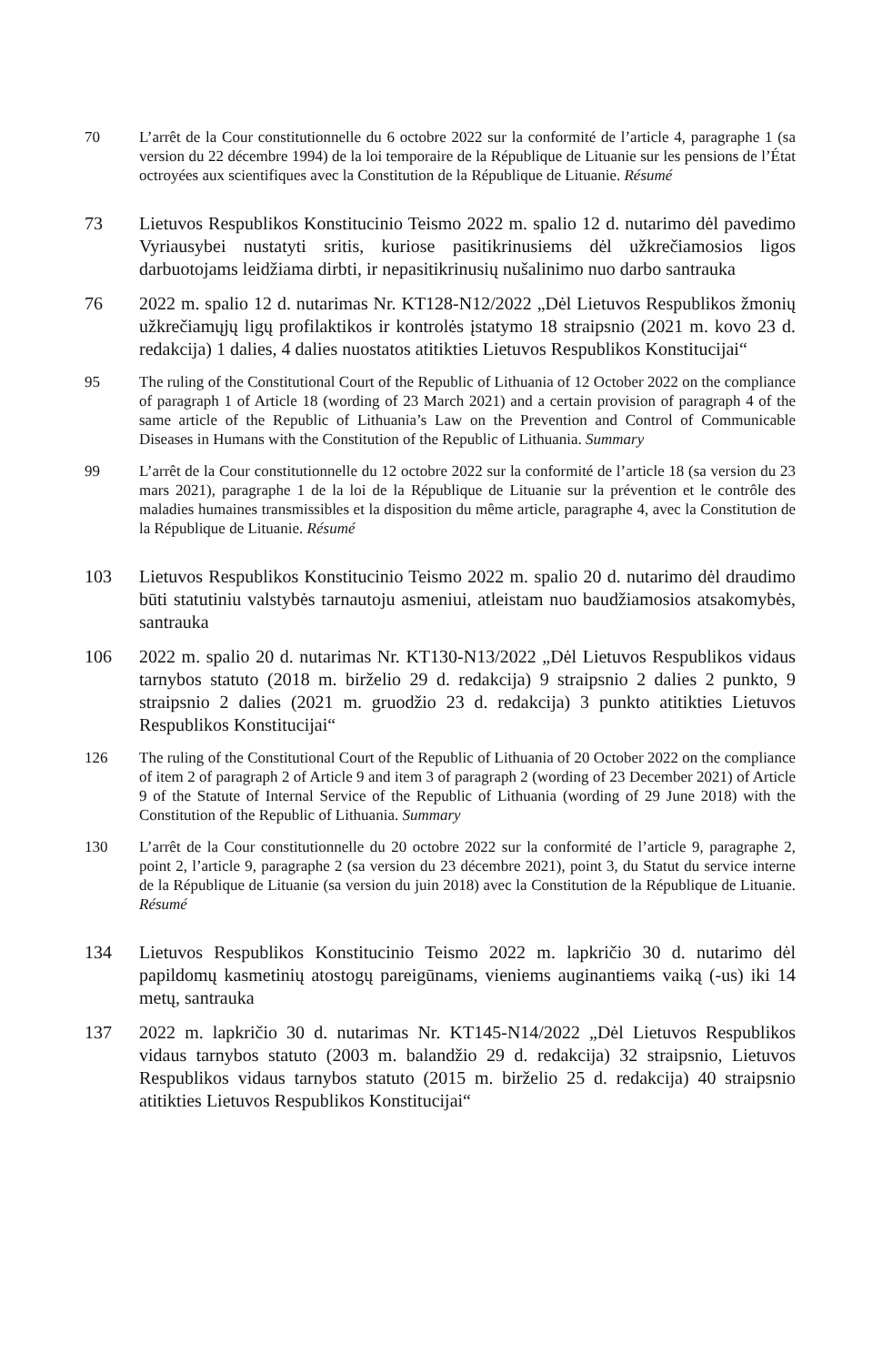70 L’arrêt de la Cour constitutionnelle du 6 octobre 2022 sur la conformité de l’article 4, paragraphe 1 (sa version du 22 décembre 1994) de la loi temporaire de la République de Lituanie sur les pensions de l’État octroyées aux scientifiques avec la Constitution de la République de Lituanie. Résumé
73 Lietuvos Respublikos Konstitucinio Teismo 2022 m. spalio 12 d. nutarimo dėl pavedimo Vyriausybei nustatyti sritis, kuriose pasitikrinusiems dėl užkrečiamosios ligos darbuotojams leidžiama dirbti, ir nepasitikrinusių nušalinimo nuo darbo santrauka
76 2022 m. spalio 12 d. nutarimas Nr. KT128-N12/2022 „Dėl Lietuvos Respublikos žmonių užkrečiamųjų ligų profilaktikos ir kontrolės įstatymo 18 straipsnio (2021 m. kovo 23 d. redakcija) 1 dalies, 4 dalies nuostatos atitikties Lietuvos Respublikos Konstitucijai“
95 The ruling of the Constitutional Court of the Republic of Lithuania of 12 October 2022 on the compliance of paragraph 1 of Article 18 (wording of 23 March 2021) and a certain provision of paragraph 4 of the same article of the Republic of Lithuania’s Law on the Prevention and Control of Communicable Diseases in Humans with the Constitution of the Republic of Lithuania. Summary
99 L’arrêt de la Cour constitutionnelle du 12 octobre 2022 sur la conformité de l’article 18 (sa version du 23 mars 2021), paragraphe 1 de la loi de la République de Lituanie sur la prévention et le contrôle des maladies humaines transmissibles et la disposition du même article, paragraphe 4, avec la Constitution de la République de Lituanie. Résumé
103 Lietuvos Respublikos Konstitucinio Teismo 2022 m. spalio 20 d. nutarimo dėl draudimo būti statutiniu valstybės tarnautoju asmeniui, atleistam nuo baudžiamosios atsakomybės, santrauka
106 2022 m. spalio 20 d. nutarimas Nr. KT130-N13/2022 „Dėl Lietuvos Respublikos vidaus tarnybos statuto (2018 m. birželio 29 d. redakcija) 9 straipsnio 2 dalies 2 punkto, 9 straipsnio 2 dalies (2021 m. gruodžio 23 d. redakcija) 3 punkto atitikties Lietuvos Respublikos Konstitucijai“
126 The ruling of the Constitutional Court of the Republic of Lithuania of 20 October 2022 on the compliance of item 2 of paragraph 2 of Article 9 and item 3 of paragraph 2 (wording of 23 December 2021) of Article 9 of the Statute of Internal Service of the Republic of Lithuania (wording of 29 June 2018) with the Constitution of the Republic of Lithuania. Summary
130 L’arrêt de la Cour constitutionnelle du 20 octobre 2022 sur la conformité de l’article 9, paragraphe 2, point 2, l’article 9, paragraphe 2 (sa version du 23 décembre 2021), point 3, du Statut du service interne de la République de Lituanie (sa version du juin 2018) avec la Constitution de la République de Lituanie. Résumé
134 Lietuvos Respublikos Konstitucinio Teismo 2022 m. lapkričio 30 d. nutarimo dėl papildomų kasmetinių atostogų pareigūnams, vieniems auginantiems vaiką (-us) iki 14 metų, santrauka
137 2022 m. lapkričio 30 d. nutarimas Nr. KT145-N14/2022 „Dėl Lietuvos Respublikos vidaus tarnybos statuto (2003 m. balandžio 29 d. redakcija) 32 straipsnio, Lietuvos Respublikos vidaus tarnybos statuto (2015 m. birželio 25 d. redakcija) 40 straipsnio atitikties Lietuvos Respublikos Konstitucijai“